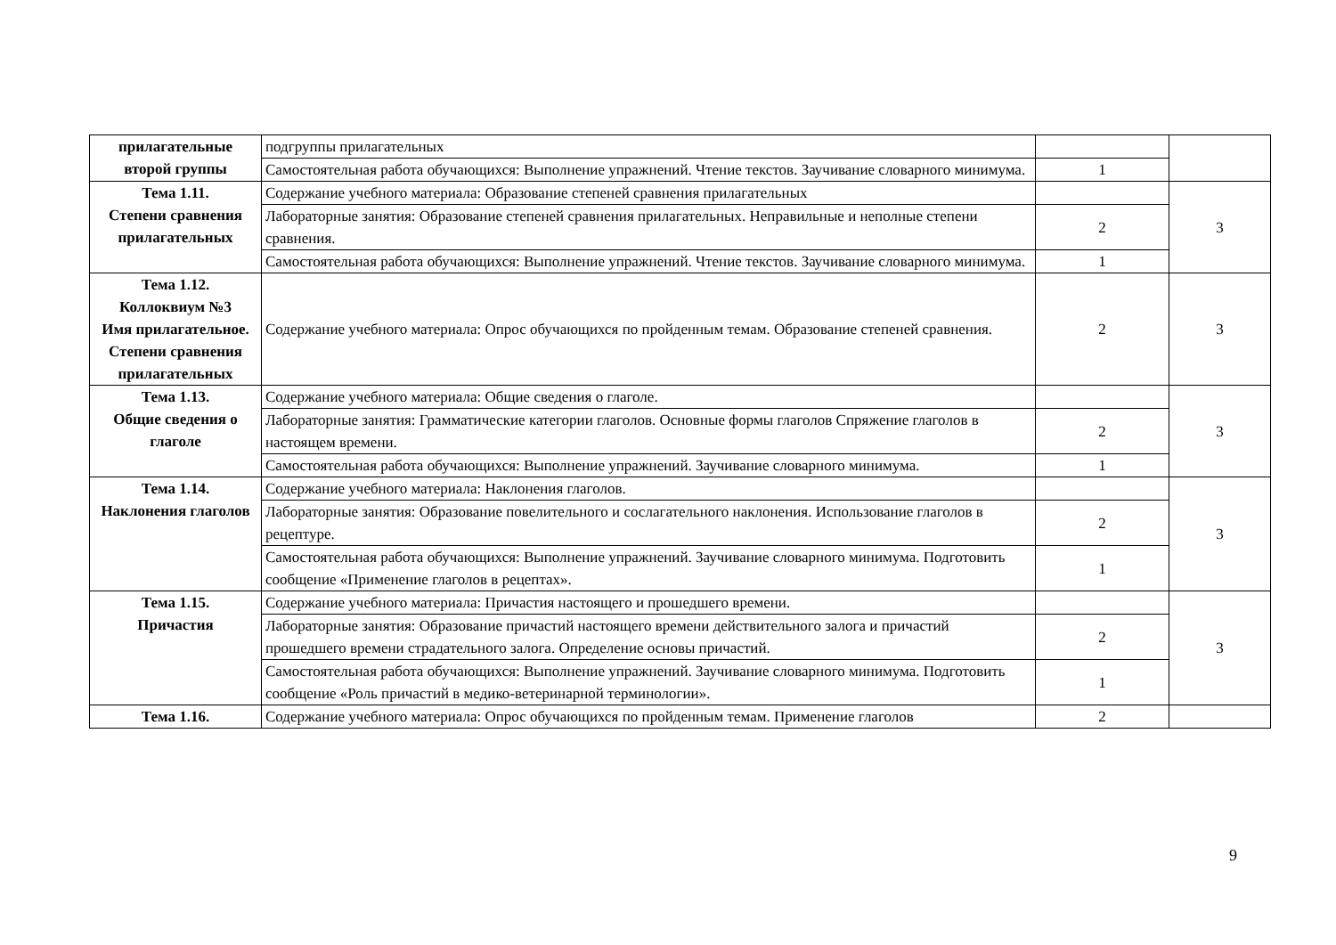| прилагательные второй группы | подгруппы прилагательных | | |
| | Самостоятельная работа обучающихся: Выполнение упражнений. Чтение текстов. Заучивание словарного минимума. | 1 | |
| Тема 1.11. Степени сравнения прилагательных | Содержание учебного материала: Образование степеней сравнения прилагательных | | 3 |
| | Лабораторные занятия: Образование степеней сравнения прилагательных. Неправильные и неполные степени сравнения. | 2 | |
| | Самостоятельная работа обучающихся: Выполнение упражнений. Чтение текстов. Заучивание словарного минимума. | 1 | |
| Тема 1.12. Коллоквиум №3 Имя прилагательное. Степени сравнения прилагательных | Содержание учебного материала: Опрос обучающихся по пройденным темам. Образование степеней сравнения. | 2 | 3 |
| Тема 1.13. Общие сведения о глаголе | Содержание учебного материала: Общие сведения о глаголе. | | 3 |
| | Лабораторные занятия: Грамматические категории глаголов. Основные формы глаголов Спряжение глаголов в настоящем времени. | 2 | |
| | Самостоятельная работа обучающихся: Выполнение упражнений. Заучивание словарного минимума. | 1 | |
| Тема 1.14. Наклонения глаголов | Содержание учебного материала: Наклонения глаголов. | | 3 |
| | Лабораторные занятия: Образование повелительного и сослагательного наклонения. Использование глаголов в рецептуре. | 2 | |
| | Самостоятельная работа обучающихся: Выполнение упражнений. Заучивание словарного минимума. Подготовить сообщение «Применение глаголов в рецептах». | 1 | |
| Тема 1.15. Причастия | Содержание учебного материала: Причастия настоящего и прошедшего времени. | | 3 |
| | Лабораторные занятия: Образование причастий настоящего времени действительного залога и причастий прошедшего времени страдательного залога. Определение основы причастий. | 2 | |
| | Самостоятельная работа обучающихся: Выполнение упражнений. Заучивание словарного минимума. Подготовить сообщение «Роль причастий в медико-ветеринарной терминологии». | 1 | |
| Тема 1.16. | Содержание учебного материала: Опрос обучающихся по пройденным темам. Применение глаголов | 2 | |
9